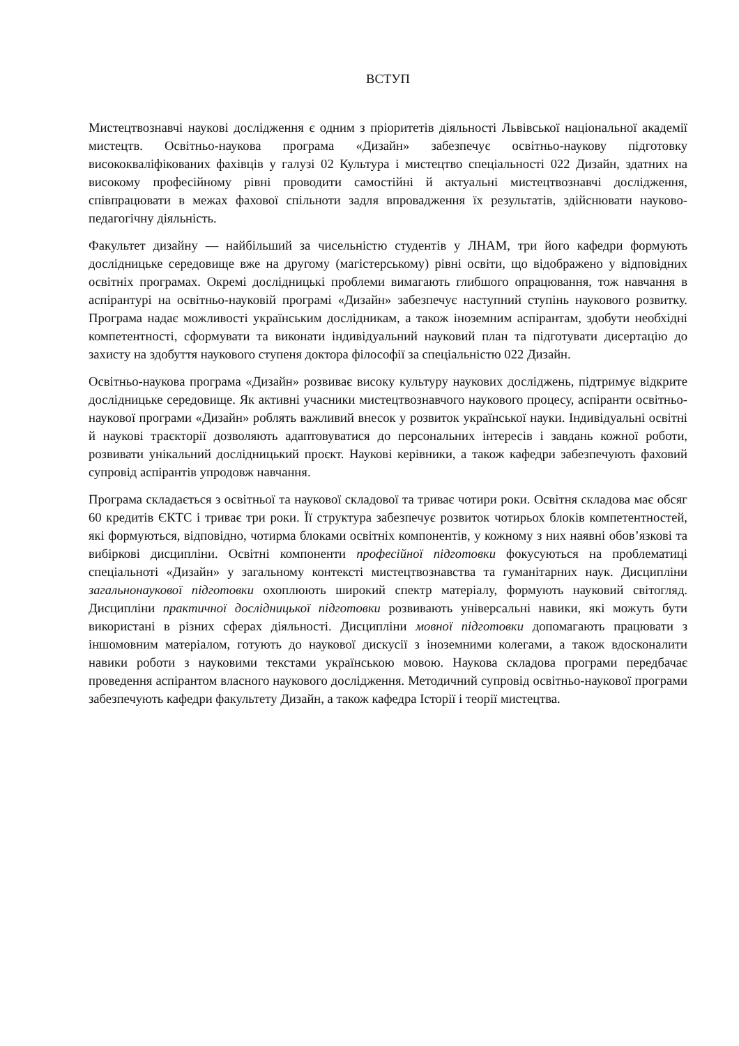ВСТУП
Мистецтвознавчі наукові дослідження є одним з пріоритетів діяльності Львівської національної академії мистецтв. Освітньо-наукова програма «Дизайн» забезпечує освітньо-наукову підготовку висококваліфікованих фахівців у галузі 02 Культура і мистецтво спеціальності 022 Дизайн, здатних на високому професійному рівні проводити самостійні й актуальні мистецтвознавчі дослідження, співпрацювати в межах фахової спільноти задля впровадження їх результатів, здійснювати науково-педагогічну діяльність.
Факультет дизайну — найбільший за чисельністю студентів у ЛНАМ, три його кафедри формують дослідницьке середовище вже на другому (магістерському) рівні освіти, що відображено у відповідних освітніх програмах. Окремі дослідницькі проблеми вимагають глибшого опрацювання, тож навчання в аспірантурі на освітньо-науковій програмі «Дизайн» забезпечує наступний ступінь наукового розвитку. Програма надає можливості українським дослідникам, а також іноземним аспірантам, здобути необхідні компетентності, сформувати та виконати індивідуальний науковий план та підготувати дисертацію до захисту на здобуття наукового ступеня доктора філософії за спеціальністю 022 Дизайн.
Освітньо-наукова програма «Дизайн» розвиває високу культуру наукових досліджень, підтримує відкрите дослідницьке середовище. Як активні учасники мистецтвознавчого наукового процесу, аспіранти освітньо-наукової програми «Дизайн» роблять важливий внесок у розвиток української науки. Індивідуальні освітні й наукові траєкторії дозволяють адаптовуватися до персональних інтересів і завдань кожної роботи, розвивати унікальний дослідницький проєкт. Наукові керівники, а також кафедри забезпечують фаховий супровід аспірантів упродовж навчання.
Програма складається з освітньої та наукової складової та триває чотири роки. Освітня складова має обсяг 60 кредитів ЄКТС і триває три роки. Її структура забезпечує розвиток чотирьох блоків компетентностей, які формуються, відповідно, чотирма блоками освітніх компонентів, у кожному з них наявні обов’язкові та вибіркові дисципліни. Освітні компоненти професійної підготовки фокусуються на проблематиці спеціальноті «Дизайн» у загальному контексті мистецтвознавства та гуманітарних наук. Дисципліни загальнонаукової підготовки охоплюють широкий спектр матеріалу, формують науковий світогляд. Дисципліни практичної дослідницької підготовки розвивають універсальні навики, які можуть бути використані в різних сферах діяльності. Дисципліни мовної підготовки допомагають працювати з іншомовним матеріалом, готують до наукової дискусії з іноземними колегами, а також вдосконалити навики роботи з науковими текстами українською мовою. Наукова складова програми передбачає проведення аспірантом власного наукового дослідження. Методичний супровід освітньо-наукової програми забезпечують кафедри факультету Дизайн, а також кафедра Історії і теорії мистецтва.